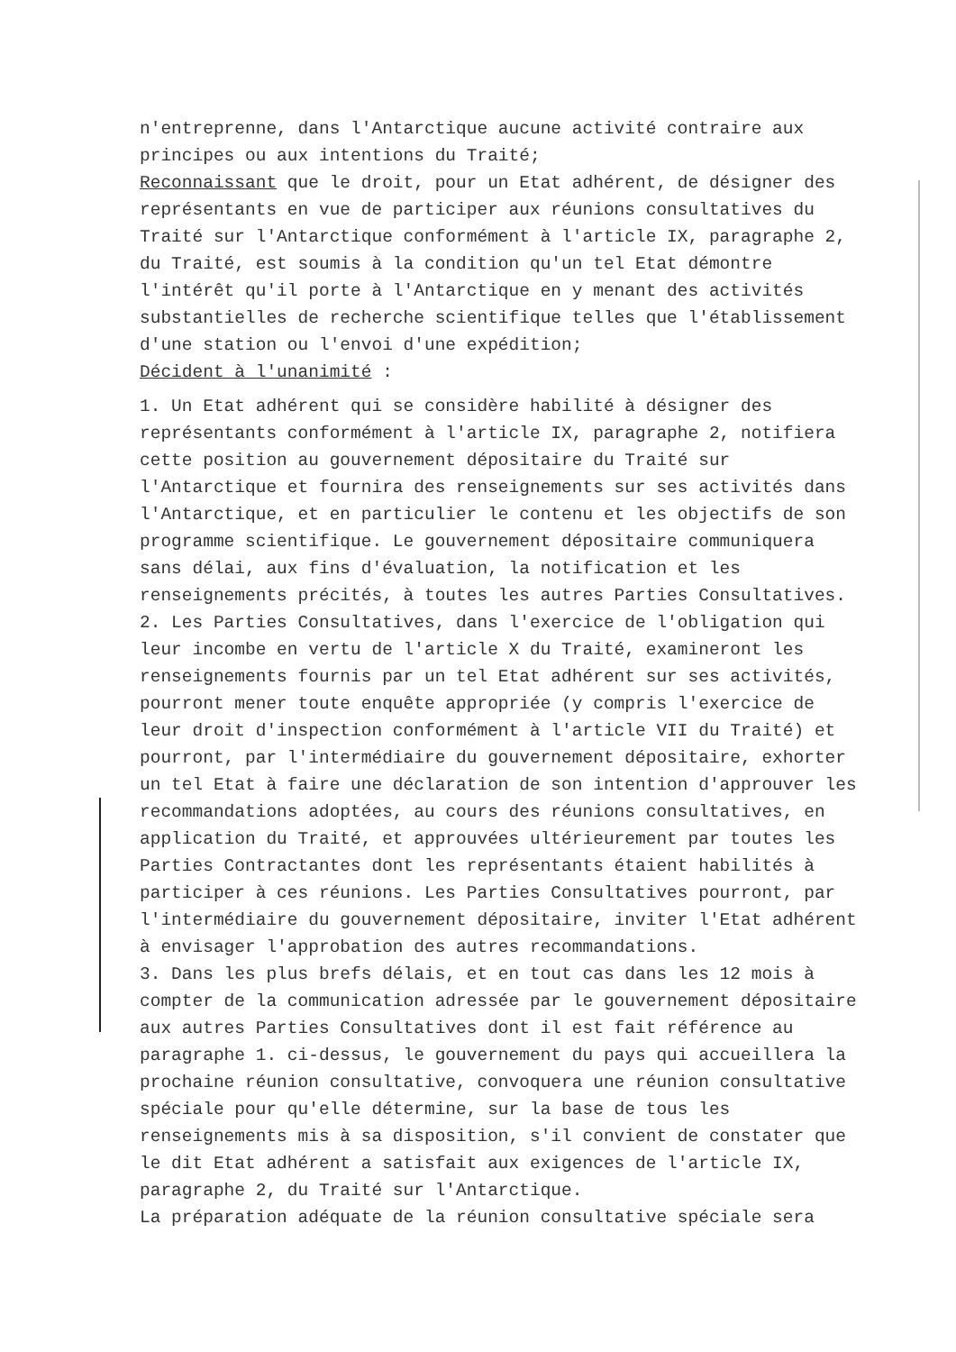n'entreprenne, dans l'Antarctique aucune activité contraire aux principes ou aux intentions du Traité;
Reconnaissant que le droit, pour un Etat adhérent, de désigner des représentants en vue de participer aux réunions consultatives du Traité sur l'Antarctique conformément à l'article IX, paragraphe 2, du Traité, est soumis à la condition qu'un tel Etat démontre l'intérêt qu'il porte à l'Antarctique en y menant des activités substantielles de recherche scientifique telles que l'établissement d'une station ou l'envoi d'une expédition;
Décident à l'unanimité :
1. Un Etat adhérent qui se considère habilité à désigner des représentants conformément à l'article IX, paragraphe 2, notifiera cette position au gouvernement dépositaire du Traité sur l'Antarctique et fournira des renseignements sur ses activités dans l'Antarctique, et en particulier le contenu et les objectifs de son programme scientifique. Le gouvernement dépositaire communiquera sans délai, aux fins d'évaluation, la notification et les renseignements précités, à toutes les autres Parties Consultatives.
2. Les Parties Consultatives, dans l'exercice de l'obligation qui leur incombe en vertu de l'article X du Traité, examineront les renseignements fournis par un tel Etat adhérent sur ses activités, pourront mener toute enquête appropriée (y compris l'exercice de leur droit d'inspection conformément à l'article VII du Traité) et pourront, par l'intermédiaire du gouvernement dépositaire, exhorter un tel Etat à faire une déclaration de son intention d'approuver les recommandations adoptées, au cours des réunions consultatives, en application du Traité, et approuvées ultérieurement par toutes les Parties Contractantes dont les représentants étaient habilités à participer à ces réunions. Les Parties Consultatives pourront, par l'intermédiaire du gouvernement dépositaire, inviter l'Etat adhérent à envisager l'approbation des autres recommandations.
3. Dans les plus brefs délais, et en tout cas dans les 12 mois à compter de la communication adressée par le gouvernement dépositaire aux autres Parties Consultatives dont il est fait référence au paragraphe 1. ci-dessus, le gouvernement du pays qui accueillera la prochaine réunion consultative, convoquera une réunion consultative spéciale pour qu'elle détermine, sur la base de tous les renseignements mis à sa disposition, s'il convient de constater que le dit Etat adhérent a satisfait aux exigences de l'article IX, paragraphe 2, du Traité sur l'Antarctique.
La préparation adéquate de la réunion consultative spéciale sera